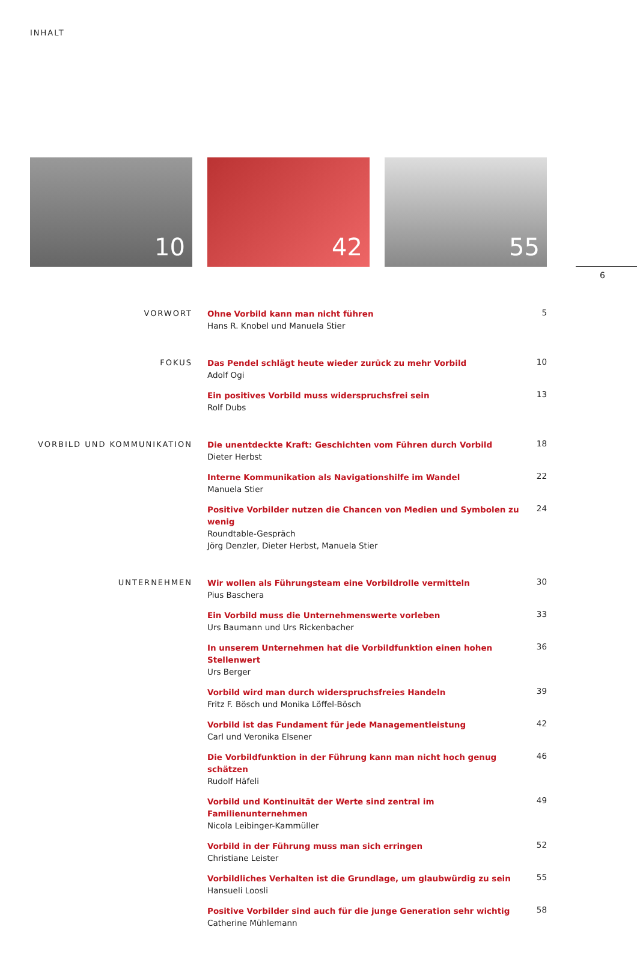INHALT
10 42 55
6
VORWORT
Ohne Vorbild kann man nicht führen
Hans R. Knobel und Manuela Stier
5
FOKUS
Das Pendel schlägt heute wieder zurück zu mehr Vorbild
Adolf Ogi
10
Ein positives Vorbild muss widerspruchsfrei sein
Rolf Dubs
13
VORBILD UND KOMMUNIKATION
Die unentdeckte Kraft: Geschichten vom Führen durch Vorbild
Dieter Herbst
18
Interne Kommunikation als Navigationshilfe im Wandel
Manuela Stier
22
Positive Vorbilder nutzen die Chancen von Medien und Symbolen zu wenig
Roundtable-Gespräch
Jörg Denzler, Dieter Herbst, Manuela Stier
24
UNTERNEHMEN
Wir wollen als Führungsteam eine Vorbildrolle vermitteln
Pius Baschera
30
Ein Vorbild muss die Unternehmenswerte vorleben
Urs Baumann und Urs Rickenbacher
33
In unserem Unternehmen hat die Vorbildfunktion einen hohen Stellenwert
Urs Berger
36
Vorbild wird man durch widerspruchsfreies Handeln
Fritz F. Bösch und Monika Löffel-Bösch
39
Vorbild ist das Fundament für jede Managementleistung
Carl und Veronika Elsener
42
Die Vorbildfunktion in der Führung kann man nicht hoch genug schätzen
Rudolf Häfeli
46
Vorbild und Kontinuität der Werte sind zentral im Familienunternehmen
Nicola Leibinger-Kammüller
49
Vorbild in der Führung muss man sich erringen
Christiane Leister
52
Vorbildliches Verhalten ist die Grundlage, um glaubwürdig zu sein
Hansueli Loosli
55
Positive Vorbilder sind auch für die junge Generation sehr wichtig
Catherine Mühlemann
58